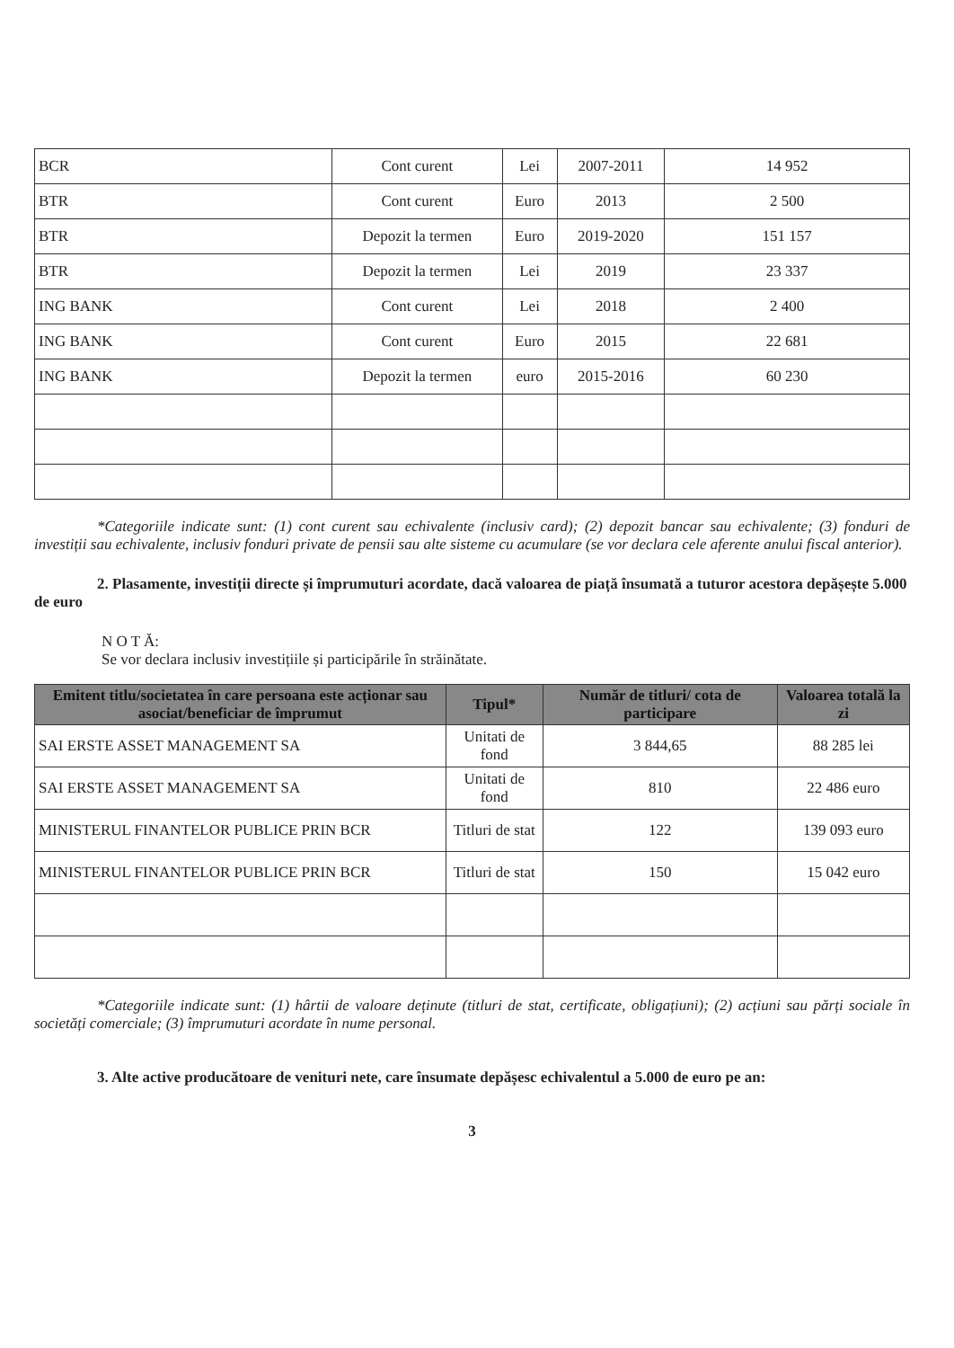| BCR | Cont curent | Lei | 2007-2011 | 14 952 |
| BTR | Cont curent | Euro | 2013 | 2 500 |
| BTR | Depozit la termen | Euro | 2019-2020 | 151 157 |
| BTR | Depozit la termen | Lei | 2019 | 23 337 |
| ING BANK | Cont curent | Lei | 2018 | 2 400 |
| ING BANK | Cont curent | Euro | 2015 | 22 681 |
| ING BANK | Depozit la termen | euro | 2015-2016 | 60 230 |
*Categoriile indicate sunt: (1) cont curent sau echivalente (inclusiv card); (2) depozit bancar sau echivalente; (3) fonduri de investiții sau echivalente, inclusiv fonduri private de pensii sau alte sisteme cu acumulare (se vor declara cele aferente anului fiscal anterior).
2. Plasamente, investiții directe și împrumuturi acordate, dacă valoarea de piață însumată a tuturor acestora depășește 5.000 de euro
N O T Ă:
Se vor declara inclusiv investițiile și participările în străinătate.
| Emitent titlu/societatea în care persoana este acționar sau asociat/beneficiar de împrumut | Tipul* | Număr de titluri/ cota de participare | Valoarea totală la zi |
| --- | --- | --- | --- |
| SAI ERSTE ASSET MANAGEMENT SA | Unitati de fond | 3 844,65 | 88 285 lei |
| SAI ERSTE ASSET MANAGEMENT SA | Unitati de fond | 810 | 22 486 euro |
| MINISTERUL FINANTELOR PUBLICE PRIN BCR | Titluri de stat | 122 | 139 093 euro |
| MINISTERUL FINANTELOR PUBLICE PRIN BCR | Titluri de stat | 150 | 15 042 euro |
*Categoriile indicate sunt: (1) hârtii de valoare deținute (titluri de stat, certificate, obligațiuni); (2) acțiuni sau părți sociale în societăți comerciale; (3) împrumuturi acordate în nume personal.
3. Alte active producătoare de venituri nete, care însumate depășesc echivalentul a 5.000 de euro pe an:
3